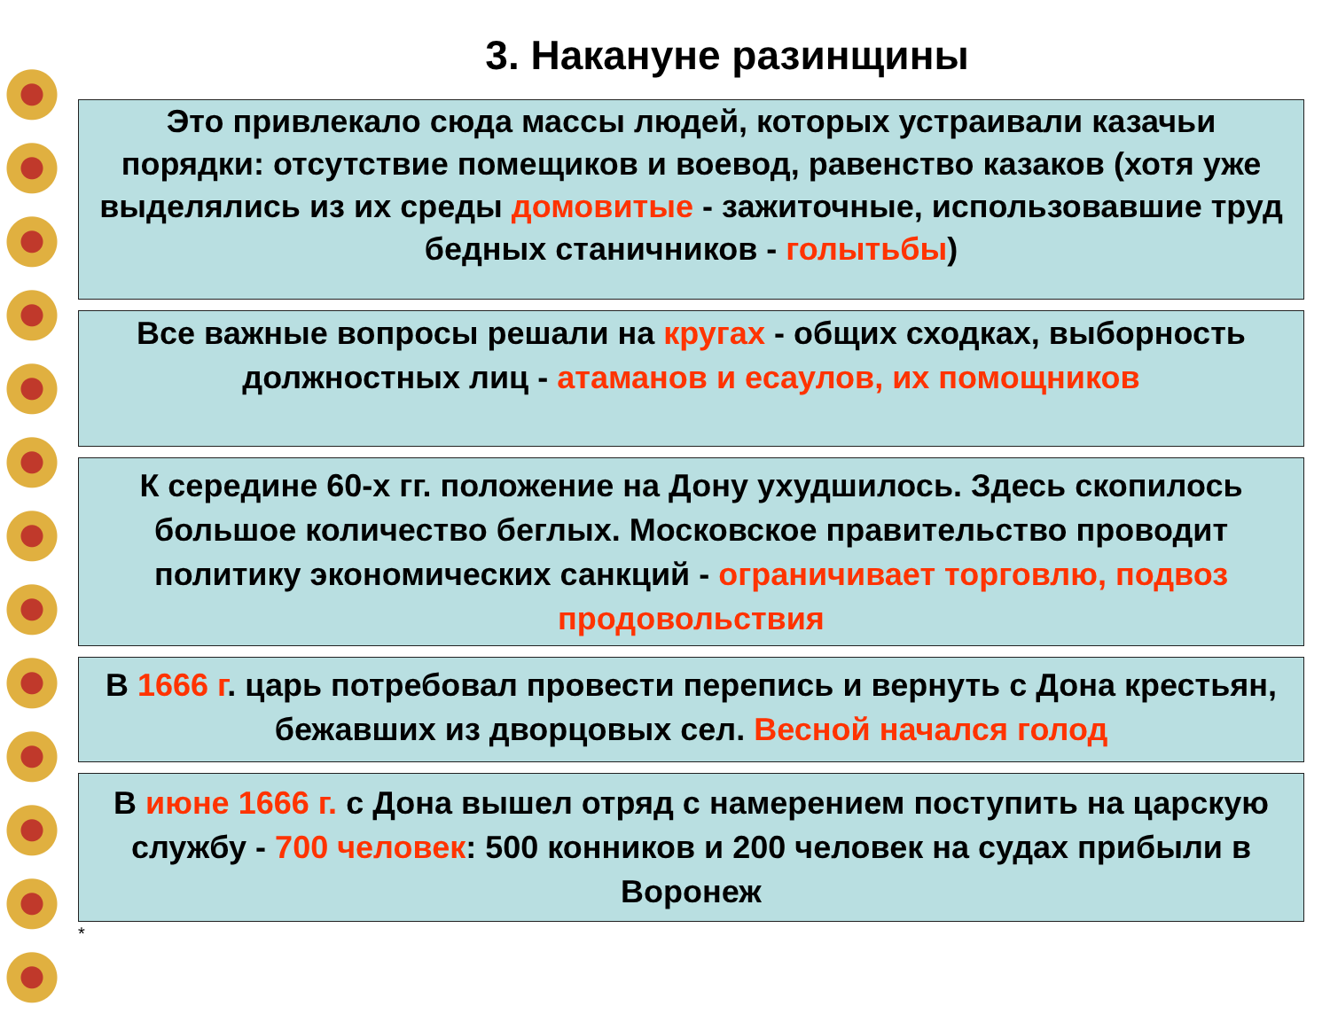3. Накануне разинщины
Это привлекало сюда массы людей, которых устраивали казачьи
порядки: отсутствие помещиков и воевод, равенство казаков (хотя уже выделялись из их среды домовитые - зажиточные, использовавшие труд бедных станичников - голытьбы)
Все важные вопросы решали на кругах - общих сходках, выборность должностных лиц - атаманов и есаулов, их помощников
К середине 60-х гг. положение на Дону ухудшилось. Здесь скопилось большое количество беглых. Московское правительство проводит политику экономических санкций - ограничивает торговлю, подвоз продовольствия
В 1666 г. царь потребовал провести перепись и вернуть с Дона крестьян, бежавших из дворцовых сел. Весной начался голод
В июне 1666 г. с Дона вышел отряд с намерением поступить на царскую службу - 700 человек: 500 конников и 200 человек на судах прибыли в Воронеж
*